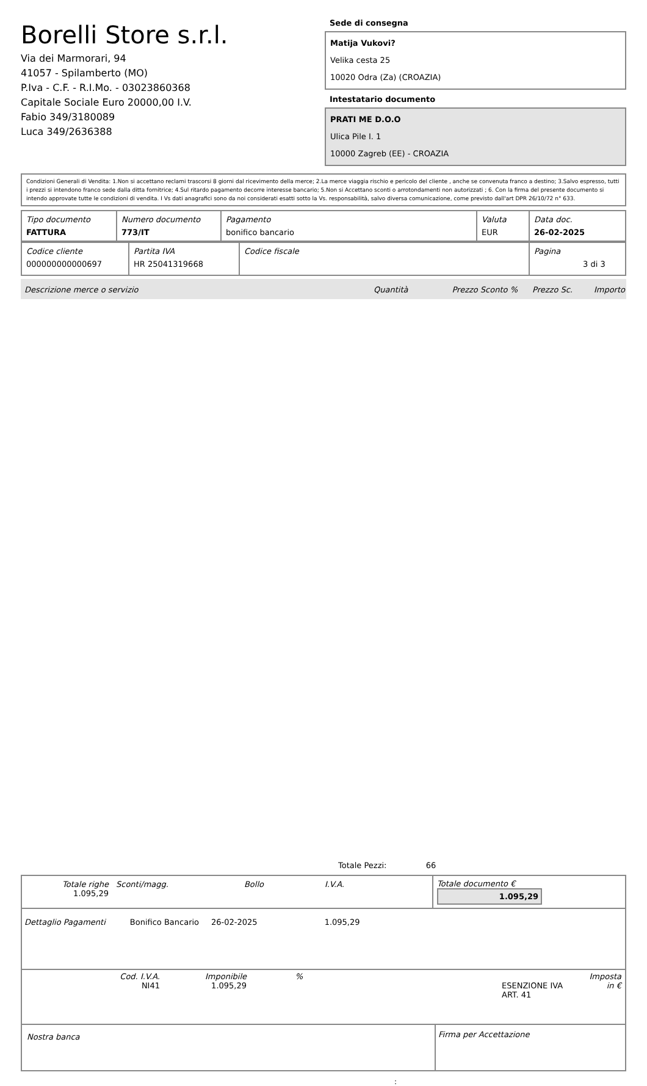Borelli Store s.r.l.
Via dei Marmorari, 94
41057 - Spilamberto (MO)
P.Iva - C.F. - R.I.Mo. - 03023860368
Capitale Sociale Euro 20000,00 I.V.
Fabio 349/3180089
Luca 349/2636388
Sede di consegna
Matija Vukovi?
Velika cesta 25
10020 Odra (Za) (CROAZIA)
Intestatario documento
PRATI ME D.O.O
Ulica Pile I. 1
10000 Zagreb (EE) - CROAZIA
Condizioni Generali di Vendita: 1.Non si accettano reclami trascorsi 8 giorni dal ricevimento della merce; 2.La merce viaggia rischio e pericolo del cliente , anche se convenuta franco a destino; 3.Salvo espresso, tutti i prezzi si intendono franco sede dalla ditta fornitrice; 4.Sul ritardo pagamento decorre interesse bancario; 5.Non si Accettano sconti o arrotondamenti non autorizzati ; 6. Con la firma del presente documento si intendo approvate tutte le condizioni di vendita. I Vs dati anagrafici sono da noi considerati esatti sotto la Vs. responsabilità, salvo diversa comunicazione, come previsto dall'art DPR 26/10/72 n° 633.
| Tipo documento FATTURA | Numero documento 773/IT | Pagamento bonifico bancario | Valuta EUR | Data doc. 26-02-2025 |
| Codice cliente 000000000000697 | Partita IVA HR 25041319668 | Codice fiscale | Pagina 3 di 3 |
Descrizione merce o servizio Quantità Prezzo Sconto % Prezzo Sc. Importo
Totale Pezzi: 66
| / Totale righe 1.095,29 / Sconti/magg. / Bollo / I.V.A. / / | Totale documento € 1.095,29 |
Dettaglio Pagamenti Bonifico Bancario 26-02-2025 1.095,29
| Cod. I.V.A. NI41 | Imponibile 1.095,29 | % | ESENZIONE IVA ART. 41 | Imposta in € |
| Nostra banca | Firma per Accettazione |
: